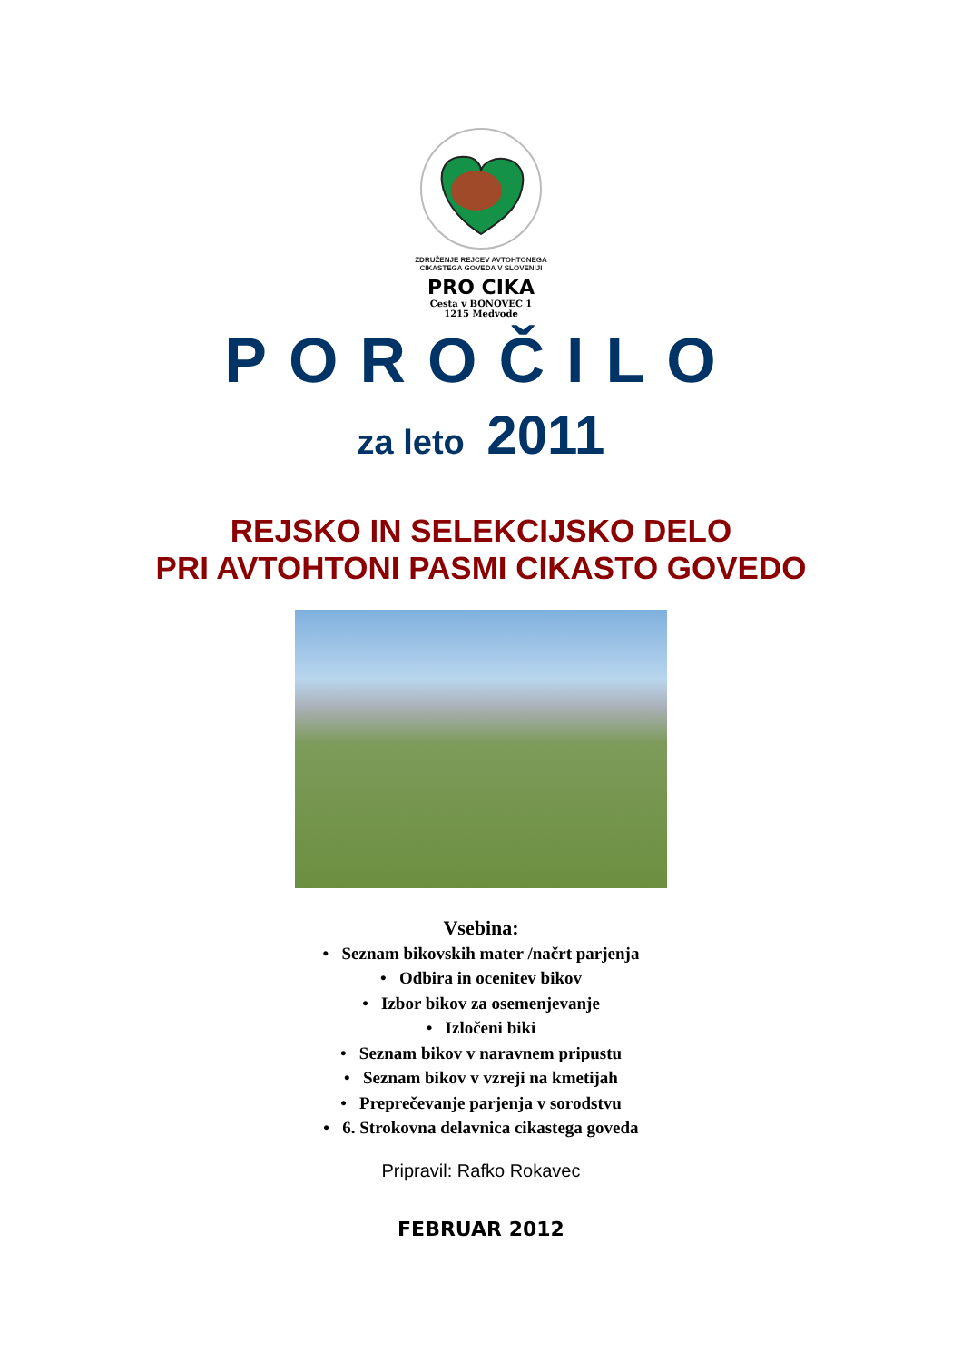ZDRUŽENJE REJCEV AVTOHTONEGA CIKASTEGA GOVEDA V SLOVENIJI
PRO CIKA
Cesta v BONOVEC 1
1215 Medvode
POROČILO
za leto 2011
REJSKO IN SELEKCIJSKO DELO
PRI AVTOHTONI PASMI CIKASTO GOVEDO
Vsebina:
• Seznam bikovskih mater /načrt parjenja
• Odbira in ocenitev bikov
• Izbor bikov za osemenjevanje
• Izločeni biki
• Seznam bikov v naravnem pripustu
• Seznam bikov v vzreji na kmetijah
• Preprečevanje parjenja v sorodstvu
• 6. Strokovna delavnica cikastega goveda
Pripravil: Rafko Rokavec
FEBRUAR 2012